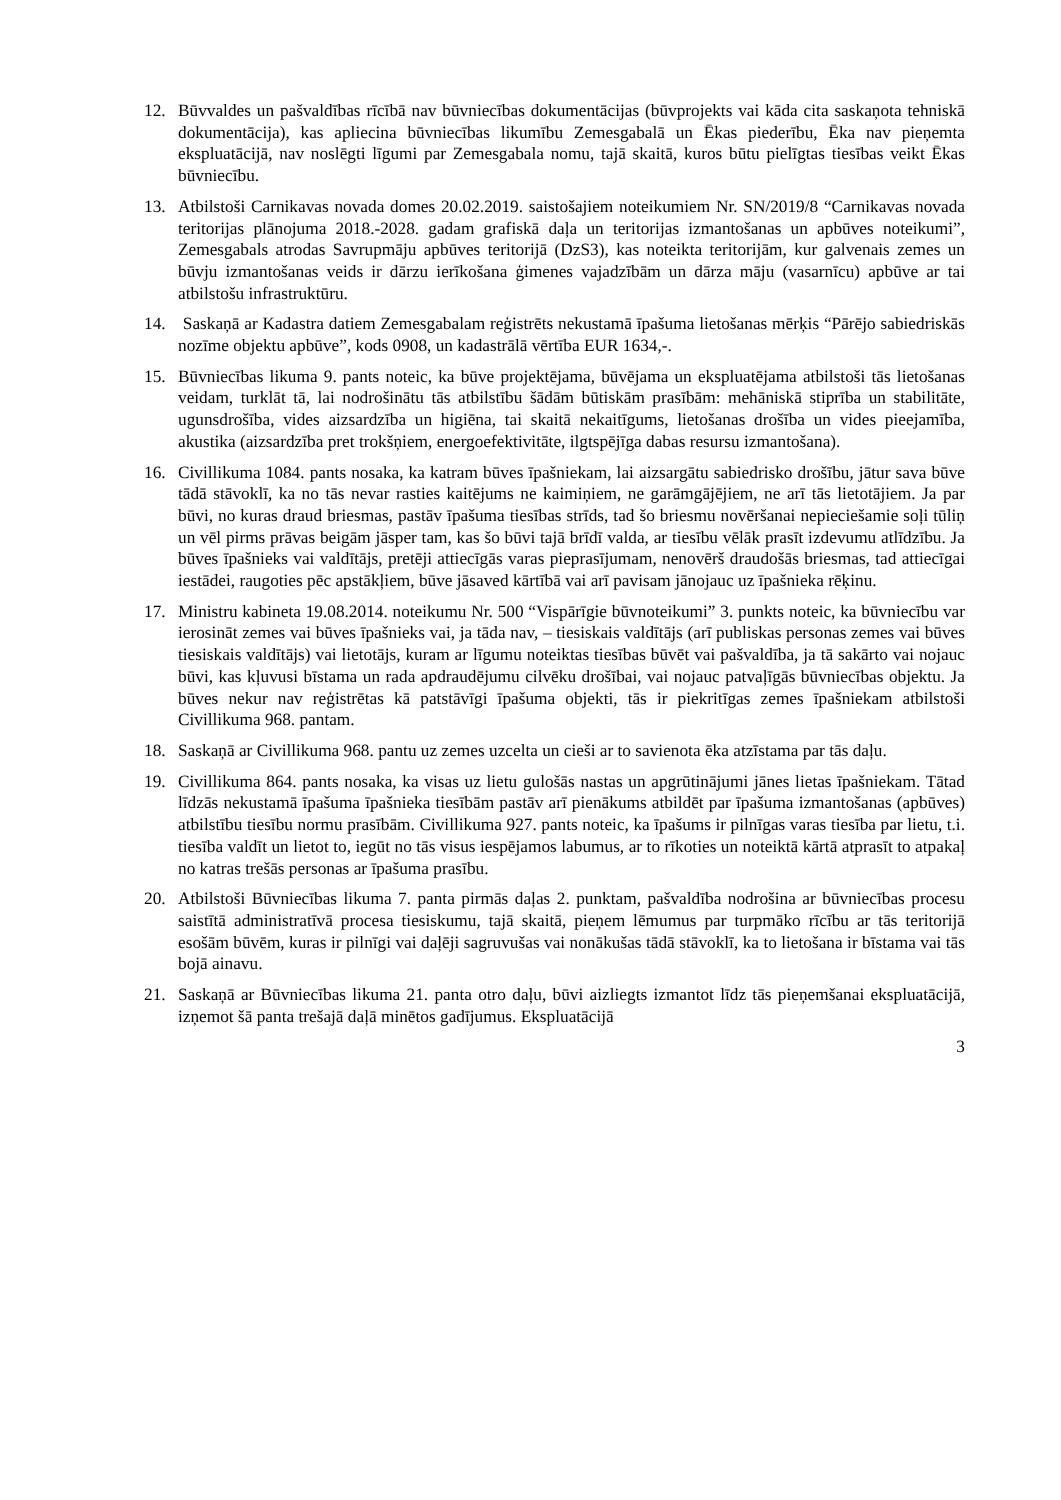12. Būvvaldes un pašvaldības rīcībā nav būvniecības dokumentācijas (būvprojekts vai kāda cita saskaņota tehniskā dokumentācija), kas apliecina būvniecības likumību Zemesgabalā un Ēkas piederību, Ēka nav pieņemta ekspluatācijā, nav noslēgti līgumi par Zemesgabala nomu, tajā skaitā, kuros būtu pielīgtas tiesības veikt Ēkas būvniecību.
13. Atbilstoši Carnikavas novada domes 20.02.2019. saistošajiem noteikumiem Nr. SN/2019/8 “Carnikavas novada teritorijas plānojuma 2018.-2028. gadam grafiskā daļa un teritorijas izmantošanas un apbūves noteikumi”, Zemesgabals atrodas Savrupmāju apbūves teritorijā (DzS3), kas noteikta teritorijām, kur galvenais zemes un būvju izmantošanas veids ir dārzu ierīkošana ģimenes vajadzībām un dārza māju (vasarnīcu) apbūve ar tai atbilstošu infrastruktūru.
14. Saskaņā ar Kadastra datiem Zemesgabalam reģistrēts nekustamā īpašuma lietošanas mērķis “Pārējo sabiedriskās nozīme objektu apbūve”, kods 0908, un kadastrālā vērtība EUR 1634,-.
15. Būvniecības likuma 9. pants noteic, ka būve projektējama, būvējama un ekspluatējama atbilstoši tās lietošanas veidam, turklāt tā, lai nodrošinātu tās atbilstību šādām būtiskām prasībām: mehāniskā stiprība un stabilitāte, ugunsdrošība, vides aizsardzība un higiēna, tai skaitā nekaitīgums, lietošanas drošība un vides pieejamība, akustika (aizsardzība pret trokšņiem, energoefektivitāte, ilgtspējīga dabas resursu izmantošana).
16. Civillikuma 1084. pants nosaka, ka katram būves īpašniekam, lai aizsargātu sabiedrisko drošību, jātur sava būve tādā stāvoklī, ka no tās nevar rasties kaitējums ne kaimiņiem, ne garāmgājējiem, ne arī tās lietotājiem. Ja par būvi, no kuras draud briesmas, pastāv īpašuma tiesības strīds, tad šo briesmu novēršanai nepieciešamie soļi tūliņ un vēl pirms prāvas beigām jāsper tam, kas šo būvi tajā brīdī valda, ar tiesību vēlāk prasīt izdevumu atlīdzību. Ja būves īpašnieks vai valdītājs, pretēji attiecīgās varas pieprasījumam, nenovērš draudošās briesmas, tad attiecīgai iestādei, raugoties pēc apstākļiem, būve jāsaved kārtībā vai arī pavisam jānojauc uz īpašnieka rēķinu.
17. Ministru kabineta 19.08.2014. noteikumu Nr. 500 “Vispārīgie būvnoteikumi” 3. punkts noteic, ka būvniecību var ierosināt zemes vai būves īpašnieks vai, ja tāda nav, – tiesiskais valdītājs (arī publiskas personas zemes vai būves tiesiskais valdītājs) vai lietotājs, kuram ar līgumu noteiktas tiesības būvēt vai pašvaldība, ja tā sakārto vai nojauc būvi, kas kļuvusi bīstama un rada apdraudējumu cilvēku drošībai, vai nojauc patvaļīgās būvniecības objektu. Ja būves nekur nav reģistrētas kā patstāvīgi īpašuma objekti, tās ir piekritīgas zemes īpašniekam atbilstoši Civillikuma 968. pantam.
18. Saskaņā ar Civillikuma 968. pantu uz zemes uzcelta un cieši ar to savienota ēka atzīstama par tās daļu.
19. Civillikuma 864. pants nosaka, ka visas uz lietu gulošās nastas un apgrūtinājumi jānes lietas īpašniekam. Tātad līdzās nekustamā īpašuma īpašnieka tiesībām pastāv arī pienākums atbildēt par īpašuma izmantošanas (apbūves) atbilstību tiesību normu prasībām. Civillikuma 927. pants noteic, ka īpašums ir pilnīgas varas tiesība par lietu, t.i. tiesība valdīt un lietot to, iegūt no tās visus iespējamos labumus, ar to rīkoties un noteiktā kārtā atprasīt to atpakaļ no katras trešās personas ar īpašuma prasību.
20. Atbilstoši Būvniecības likuma 7. panta pirmās daļas 2. punktam, pašvaldība nodrošina ar būvniecības procesu saistītā administratīvā procesa tiesiskumu, tajā skaitā, pieņem lēmumus par turpmāko rīcību ar tās teritorijā esošām būvēm, kuras ir pilnīgi vai daļēji sagruvušas vai nonākušas tādā stāvoklī, ka to lietošana ir bīstama vai tās bojā ainavu.
21. Saskaņā ar Būvniecības likuma 21. panta otro daļu, būvi aizliegts izmantot līdz tās pieņemšanai ekspluatācijā, izņemot šā panta trešajā daļā minētos gadījumus. Ekspluatācijā
3